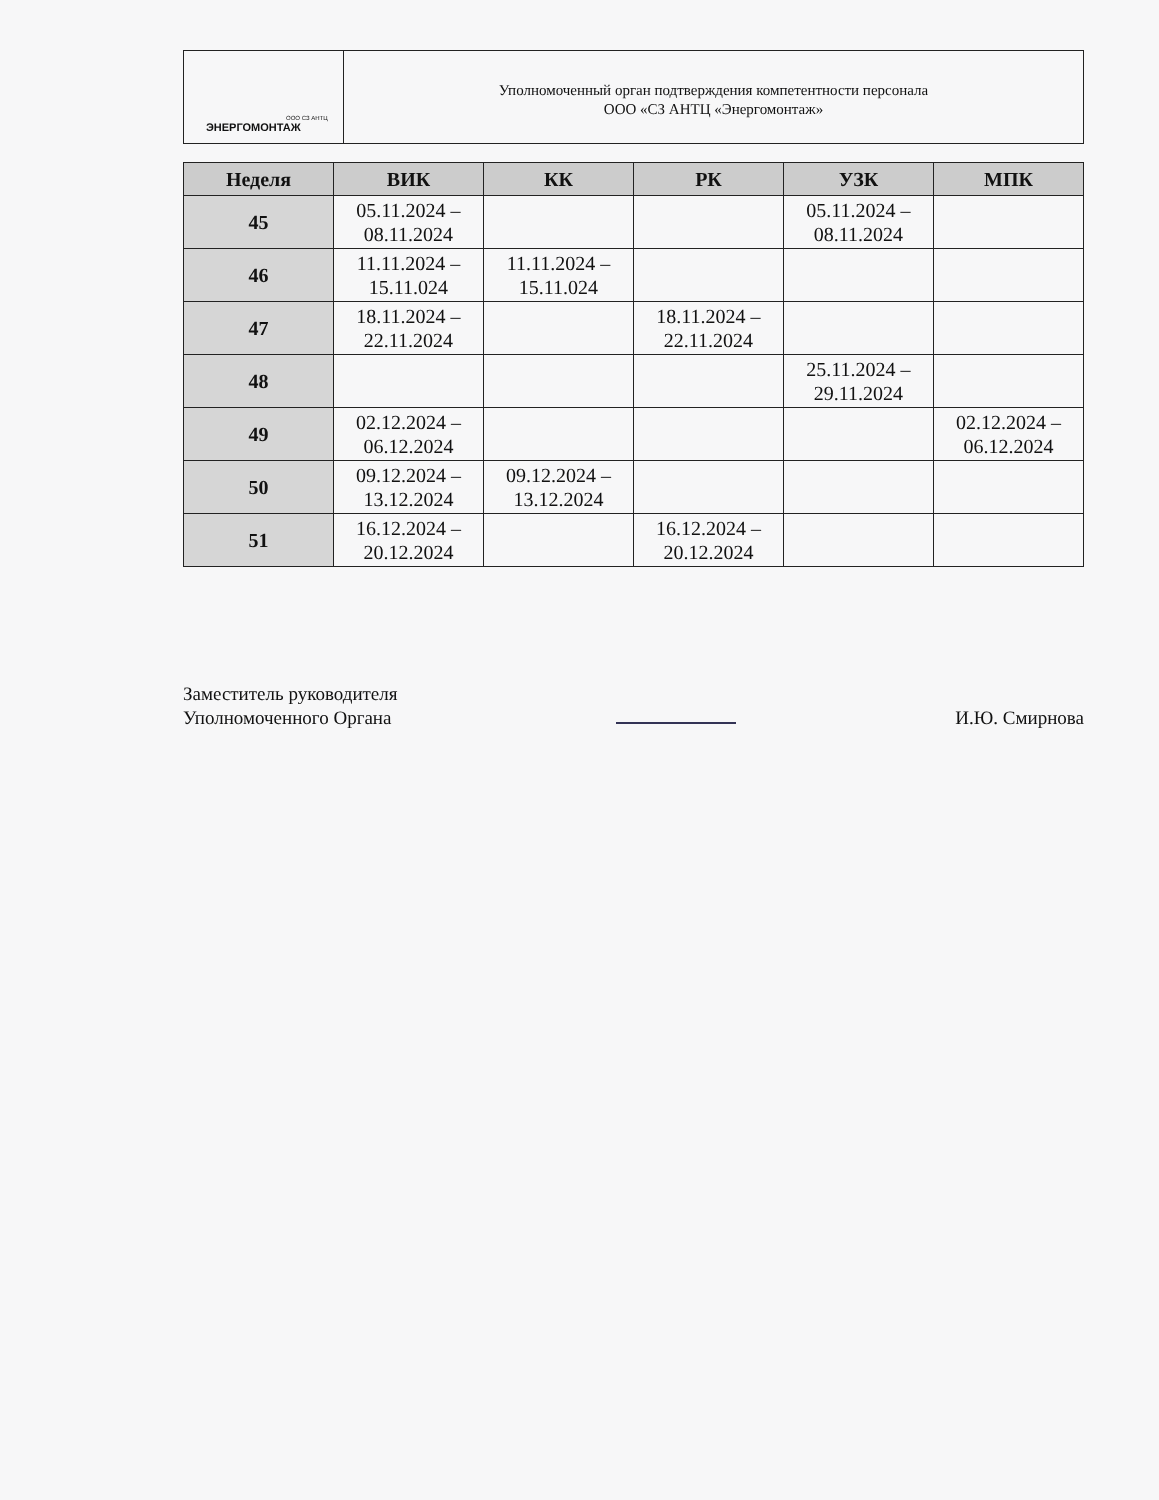ООО СЗ АНТЦ
ЭНЕРГОМОНТАЖ
Уполномоченный орган подтверждения компетентности персонала
ООО «СЗ АНТЦ «Энергомонтаж»
| Неделя | ВИК | КК | РК | УЗК | МПК |
| --- | --- | --- | --- | --- | --- |
| 45 | 05.11.2024 – 08.11.2024 | | | 05.11.2024 – 08.11.2024 | |
| 46 | 11.11.2024 – 15.11.024 | 11.11.2024 – 15.11.024 | | | |
| 47 | 18.11.2024 – 22.11.2024 | | 18.11.2024 – 22.11.2024 | | |
| 48 | | | | 25.11.2024 – 29.11.2024 | |
| 49 | 02.12.2024 – 06.12.2024 | | | | 02.12.2024 – 06.12.2024 |
| 50 | 09.12.2024 – 13.12.2024 | 09.12.2024 – 13.12.2024 | | | |
| 51 | 16.12.2024 – 20.12.2024 | | 16.12.2024 – 20.12.2024 | | |
Заместитель руководителя
Уполномоченного Органа
И.Ю. Смирнова